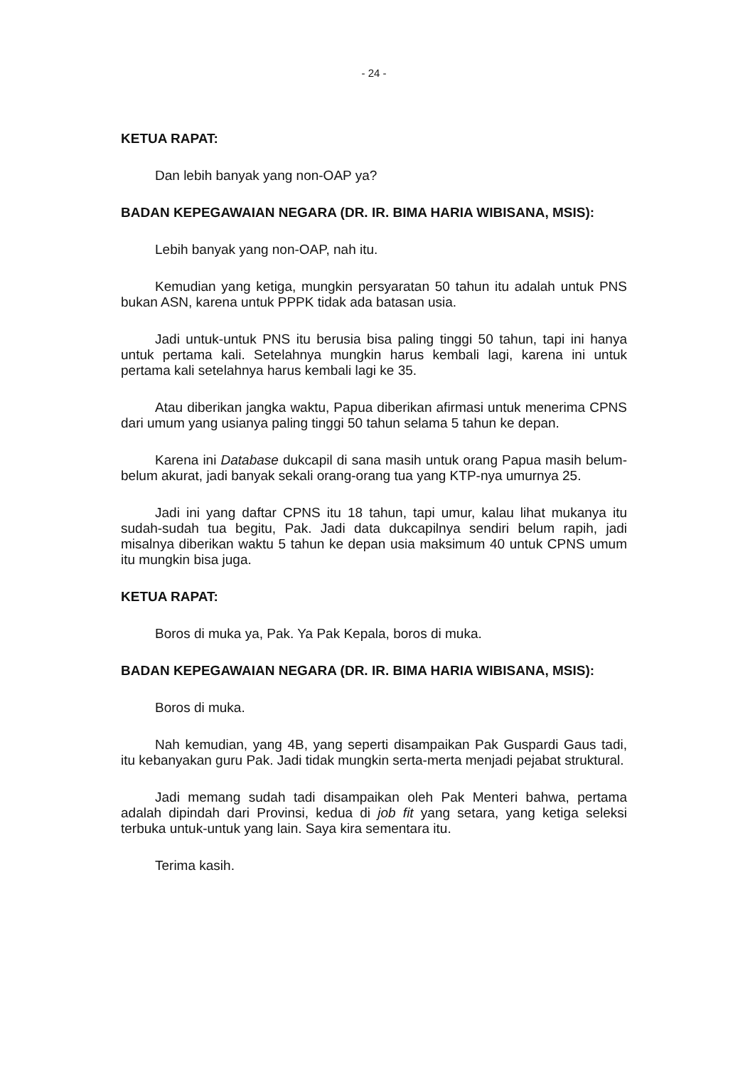- 24 -
KETUA RAPAT:
Dan lebih banyak yang non-OAP ya?
BADAN KEPEGAWAIAN NEGARA (DR. IR. BIMA HARIA WIBISANA, MSIS):
Lebih banyak yang non-OAP, nah itu.
Kemudian yang ketiga, mungkin persyaratan 50 tahun itu adalah untuk PNS bukan ASN, karena untuk PPPK tidak ada batasan usia.
Jadi untuk-untuk PNS itu berusia bisa paling tinggi 50 tahun, tapi ini hanya untuk pertama kali. Setelahnya mungkin harus kembali lagi, karena ini untuk pertama kali setelahnya harus kembali lagi ke 35.
Atau diberikan jangka waktu, Papua diberikan afirmasi untuk menerima CPNS dari umum yang usianya paling tinggi 50 tahun selama 5 tahun ke depan.
Karena ini Database dukcapil di sana masih untuk orang Papua masih belum-belum akurat, jadi banyak sekali orang-orang tua yang KTP-nya umurnya 25.
Jadi ini yang daftar CPNS itu 18 tahun, tapi umur, kalau lihat mukanya itu sudah-sudah tua begitu, Pak. Jadi data dukcapilnya sendiri belum rapih, jadi misalnya diberikan waktu 5 tahun ke depan usia maksimum 40 untuk CPNS umum itu mungkin bisa juga.
KETUA RAPAT:
Boros di muka ya, Pak. Ya Pak Kepala, boros di muka.
BADAN KEPEGAWAIAN NEGARA (DR. IR. BIMA HARIA WIBISANA, MSIS):
Boros di muka.
Nah kemudian, yang 4B, yang seperti disampaikan Pak Guspardi Gaus tadi, itu kebanyakan guru Pak. Jadi tidak mungkin serta-merta menjadi pejabat struktural.
Jadi memang sudah tadi disampaikan oleh Pak Menteri bahwa, pertama adalah dipindah dari Provinsi, kedua di job fit yang setara, yang ketiga seleksi terbuka untuk-untuk yang lain. Saya kira sementara itu.
Terima kasih.